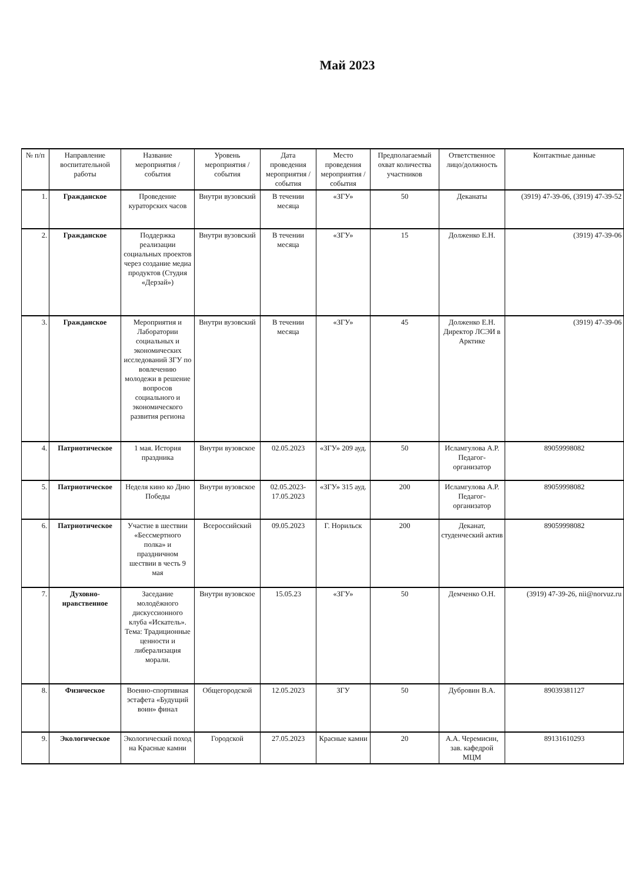Май 2023
| № п/п | Направление воспитательной работы | Название мероприятия / события | Уровень мероприятия / события | Дата проведения мероприятия / события | Место проведения мероприятия / события | Предполагаемый охват количества участников | Ответственное лицо/должность | Контактные данные |
| --- | --- | --- | --- | --- | --- | --- | --- | --- |
| 1. | Гражданское | Проведение кураторских часов | Внутри вузовский | В течении месяца | «ЗГУ» | 50 | Деканаты | (3919) 47-39-06, (3919) 47-39-52 |
| 2. | Гражданское | Поддержка реализации социальных проектов через создание медиа продуктов (Студия «Дерзай») | Внутри вузовский | В течении месяца | «ЗГУ» | 15 | Долженко Е.Н. | (3919) 47-39-06 |
| 3. | Гражданское | Мероприятия и Лаборатории социальных и экономических исследований ЗГУ по вовлечению молодежи в решение вопросов социального и экономического развития региона | Внутри вузовский | В течении месяца | «ЗГУ» | 45 | Долженко Е.Н. Директор ЛСЭИ в Арктике | (3919) 47-39-06 |
| 4. | Патриотическое | 1 мая. История праздника | Внутри вузовское | 02.05.2023 | «ЗГУ» 209 ауд. | 50 | Исламгулова А.Р. Педагог-организатор | 89059998082 |
| 5. | Патриотическое | Неделя кино ко Дню Победы | Внутри вузовское | 02.05.2023-17.05.2023 | «ЗГУ» 315 ауд. | 200 | Исламгулова А.Р. Педагог-организатор | 89059998082 |
| 6. | Патриотическое | Участие в шествии «Бессмертного полка» и праздничном шествии в честь 9 мая | Всероссийский | 09.05.2023 | Г. Норильск | 200 | Деканат, студенческий актив | 89059998082 |
| 7. | Духовно-нравственное | Заседание молодёжного дискуссионного клуба «Искатель». Тема: Традиционные ценности и либерализация морали. | Внутри вузовское | 15.05.23 | «ЗГУ» | 50 | Демченко О.Н. | (3919) 47-39-26, nii@norvuz.ru |
| 8. | Физическое | Военно-спортивная эстафета «Будущий воин» финал | Общегородской | 12.05.2023 | ЗГУ | 50 | Дубровин В.А. | 89039381127 |
| 9. | Экологическое | Экологический поход на Красные камни | Городской | 27.05.2023 | Красные камни | 20 | А.А. Черемисин, зав. кафедрой МЦМ | 89131610293 |